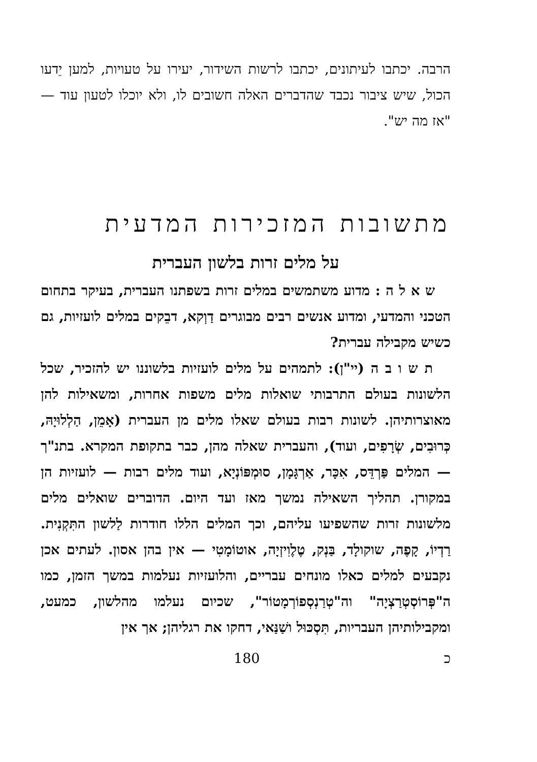הרבה. יכתבו לעיתונים, יכתבו לרשות השידור, יעירו על טעויות, למען יֵדעו הכול, שיש ציבור נכבד שהדברים האלה חשובים לו, ולא יוכלו לטעון עוד — "אז מה יש".
מתשובות המזכירות המדעית
על מלים זרות בלשון העברית
ש א ל ה : מדוע משתמשים במלים זרות בשפתנו העברית, בעיקר בתחום הטכני והמדעי, ומדוע אנשים רבים מבוגרים דַוְקא, דבֵקים במלים לועזיות, גם כשיש מקבילה עברית?
ת ש ו ב ה (יי"ן): לתמהים על מלים לועזיות בלשוננו יש להזכיר, שכל הלשונות בעולם התרבותי שואלות מלים משפות אחרות, ומשאילות להן מאוצרותיהן. לשונות רבות בעולם שאלו מלים מן העברית (אָמֵן, הַלְלוּיָהּ, כְּרוּבִים, שְׂרָפִים, ועוד), והעברית שאלה מהן, כבר בתקופת המקרא. בתנ"ך — המלים פַּרְדֵּס, אִכָּר, אַרְגָּמָן, סוּמְפּוֹנְיָא, ועוד מלים רבות — לועזיות הן במקורן. תהליך השאילה נמשך מאז ועד היום. הדוברים שואלים מלים מלשונות זרות שהשפיעו עליהם, וכך המלים הללו חודרות לַלשון התִּקְנִית. רַדְיוֹ, קָפֶה, שוקולָד, בַּנְק, טֶלֶוִיזְיָה, אוטוֹמָטִי — אין בהן אסון. לעתים אכן נקבעים למלים כאלו מונחים עבריים, והלועזיות נעלמות במשך הזמן, כמו ה"פְּרוֹסְטְרַצְיָה" וה"טְרַנְסְפוֹרְמָטוֹר", שכיום נעלמו מהלשון, כמעט, ומקבילותיהן העבריות, תִּסְכּוּל ושַׁנַּאי, דחקו את רגליהן; אך אין
180 כ